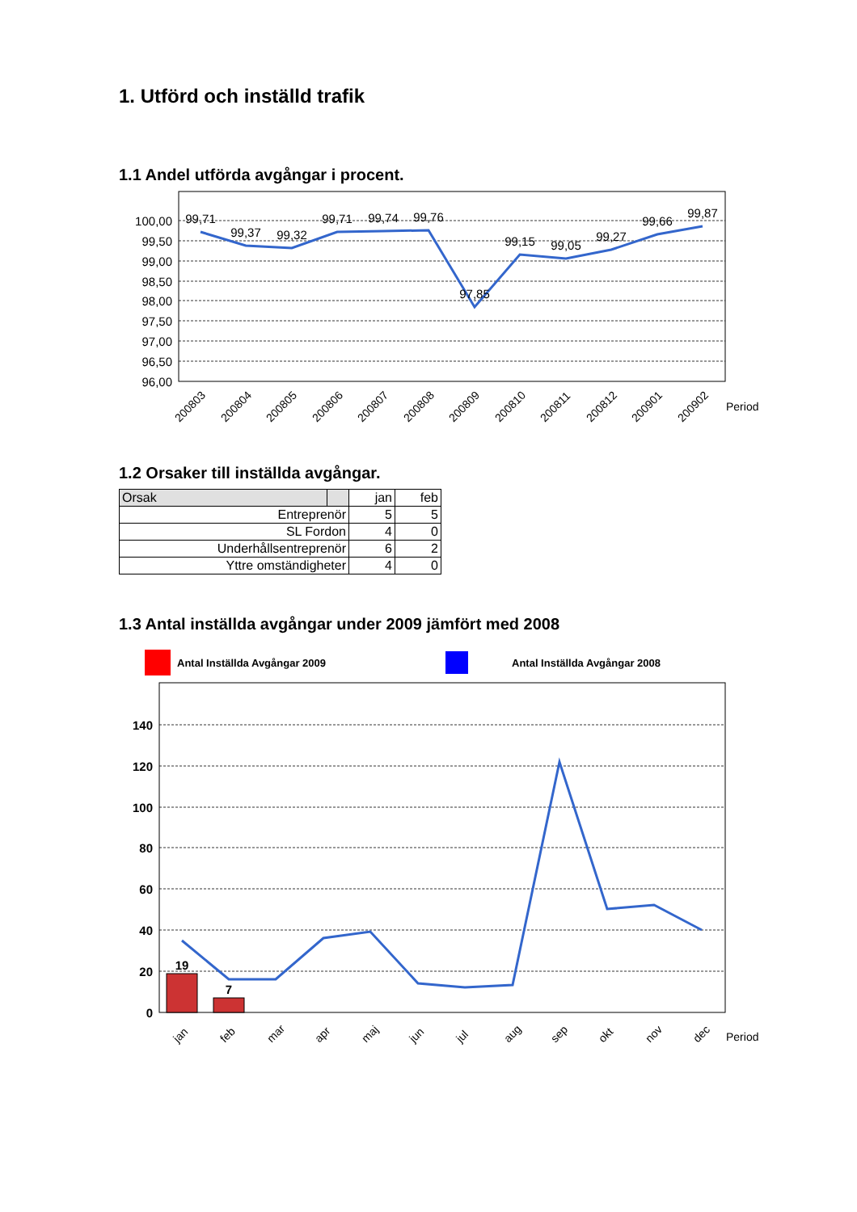1. Utförd och inställd trafik
1.1 Andel utförda avgångar i procent.
100,00
99,50
99,00
98,50
98,00
97,50
97,00
96,50
96,00
99,71
99,37
99,32
99,71
99,74
99,76
97,85
99,15
99,05
99,27
99,66
99,87
200803
200804
200805
200806
200807
200808
200809
200810
200811
200812
200901
200902
Period
1.2 Orsaker till inställda avgångar.
| Orsak | | jan | feb |
| Entreprenör | | 5 | 5 |
| SL Fordon | | 4 | 0 |
| Underhållsentreprenör | | 6 | 2 |
| Yttre omständigheter | | 4 | 0 |
1.3 Antal inställda avgångar under 2009 jämfört med 2008
Antal Inställda Avgångar 2009 Antal Inställda Avgångar 2008
140
120
100
80
60
40
20
0
19
7
jan
feb
mar
apr
maj
jun
jul
aug
sep
okt
nov
dec
Period